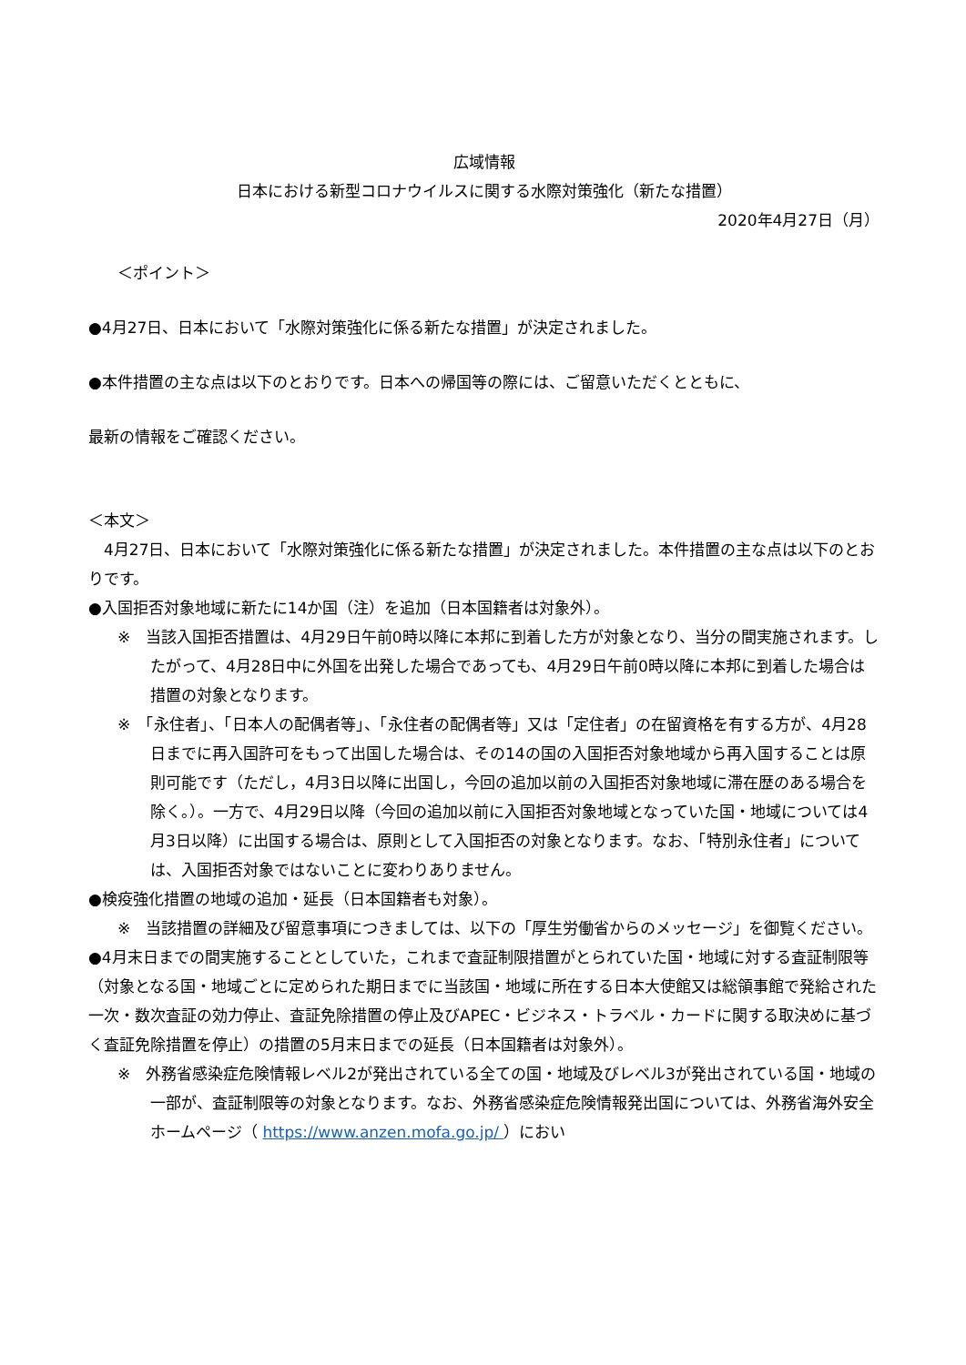広域情報
日本における新型コロナウイルスに関する水際対策強化（新たな措置）
2020年4月27日（月）
＜ポイント＞
●4月27日、日本において「水際対策強化に係る新たな措置」が決定されました。
●本件措置の主な点は以下のとおりです。日本への帰国等の際には、ご留意いただくとともに、
最新の情報をご確認ください。
＜本文＞
　4月27日、日本において「水際対策強化に係る新たな措置」が決定されました。本件措置の主な点は以下のとおりです。
●入国拒否対象地域に新たに14か国（注）を追加（日本国籍者は対象外）。
※　当該入国拒否措置は、4月29日午前0時以降に本邦に到着した方が対象となり、当分の間実施されます。したがって、4月28日中に外国を出発した場合であっても、4月29日午前0時以降に本邦に到着した場合は措置の対象となります。
※　「永住者」、「日本人の配偶者等」、「永住者の配偶者等」又は「定住者」の在留資格を有する方が、4月28日までに再入国許可をもって出国した場合は、その14の国の入国拒否対象地域から再入国することは原則可能です（ただし，4月3日以降に出国し，今回の追加以前の入国拒否対象地域に滞在歴のある場合を除く。）。一方で、4月29日以降（今回の追加以前に入国拒否対象地域となっていた国・地域については4月3日以降）に出国する場合は、原則として入国拒否の対象となります。なお、「特別永住者」については、入国拒否対象ではないことに変わりありません。
●検疫強化措置の地域の追加・延長（日本国籍者も対象）。
※　当該措置の詳細及び留意事項につきましては、以下の「厚生労働省からのメッセージ」を御覧ください。
●4月末日までの間実施することとしていた，これまで査証制限措置がとられていた国・地域に対する査証制限等（対象となる国・地域ごとに定められた期日までに当該国・地域に所在する日本大使館又は総領事館で発給された一次・数次査証の効力停止、査証免除措置の停止及びAPEC・ビジネス・トラベル・カードに関する取決めに基づく査証免除措置を停止）の措置の5月末日までの延長（日本国籍者は対象外）。
※　外務省感染症危険情報レベル2が発出されている全ての国・地域及びレベル3が発出されている国・地域の一部が、査証制限等の対象となります。なお、外務省感染症危険情報発出国については、外務省海外安全ホームページ（ https://www.anzen.mofa.go.jp/ ）におい